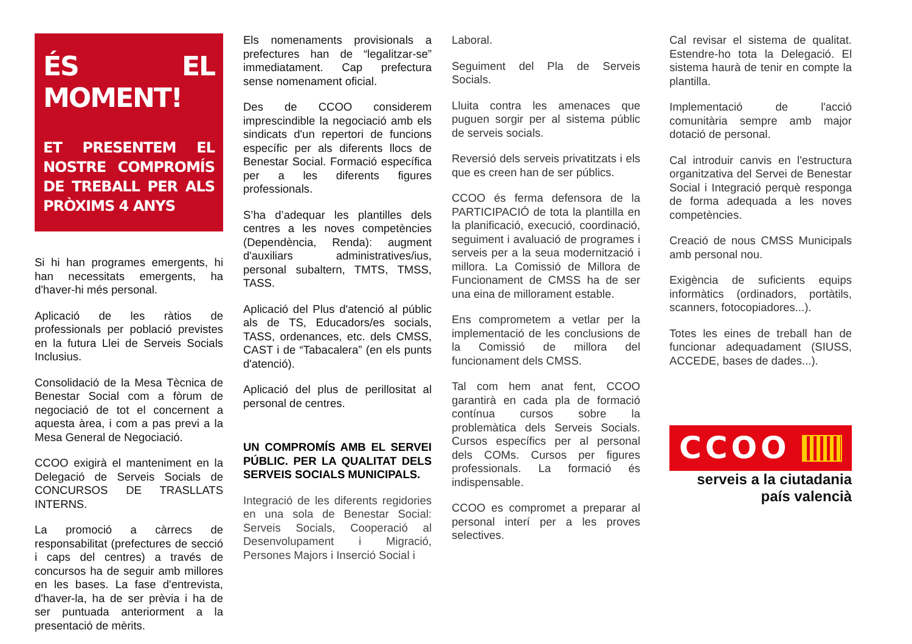ÉS EL MOMENT!
ET PRESENTEM EL NOSTRE COMPROMÍS DE TREBALL PER ALS PRÒXIMS 4 ANYS
Si hi han programes emergents, hi han necessitats emergents, ha d'haver-hi més personal.
Aplicació de les ràtios de professionals per població previstes en la futura Llei de Serveis Socials Inclusius.
Consolidació de la Mesa Tècnica de Benestar Social com a fòrum de negociació de tot el concernent a aquesta àrea, i com a pas previ a la Mesa General de Negociació.
CCOO exigirà el manteniment en la Delegació de Serveis Socials de CONCURSOS DE TRASLLATS INTERNS.
La promoció a càrrecs de responsabilitat (prefectures de secció i caps del centres) a través de concursos ha de seguir amb millores en les bases. La fase d'entrevista, d'haver-la, ha de ser prèvia i ha de ser puntuada anteriorment a la presentació de mèrits.
Els nomenaments provisionals a prefectures han de “legalitzar-se” immediatament. Cap prefectura sense nomenament oficial.
Des de CCOO considerem imprescindible la negociació amb els sindicats d'un repertori de funcions específic per als diferents llocs de Benestar Social. Formació específica per a les diferents figures professionals.
S’ha d’adequar les plantilles dels centres a les noves competències (Dependència, Renda): augment d'auxiliars administratives/ius, personal subaltern, TMTS, TMSS, TASS.
Aplicació del Plus d'atenció al públic als de TS, Educadors/es socials, TASS, ordenances, etc. dels CMSS, CAST i de “Tabacalera” (en els punts d'atenció).
Aplicació del plus de perillositat al personal de centres.
UN COMPROMÍS AMB EL SERVEI PÚBLIC. PER LA QUALITAT DELS SERVEIS SOCIALS MUNICIPALS.
Integració de les diferents regidories en una sola de Benestar Social: Serveis Socials, Cooperació al Desenvolupament i Migració, Persones Majors i Inserció Social i
Laboral.
Seguiment del Pla de Serveis Socials.
Lluita contra les amenaces que puguen sorgir per al sistema públic de serveis socials.
Reversió dels serveis privatitzats i els que es creen han de ser públics.
CCOO és ferma defensora de la PARTICIPACIÓ de tota la plantilla en la planificació, execució, coordinació, seguiment i avaluació de programes i serveis per a la seua modernització i millora. La Comissió de Millora de Funcionament de CMSS ha de ser una eina de millorament estable.
Ens comprometem a vetlar per la implementació de les conclusions de la Comissió de millora del funcionament dels CMSS.
Tal com hem anat fent, CCOO garantirà en cada pla de formació contínua cursos sobre la problemàtica dels Serveis Socials. Cursos específics per al personal dels COMs. Cursos per figures professionals. La formació és indispensable.
CCOO es compromet a preparar al personal interí per a les proves selectives.
Cal revisar el sistema de qualitat. Estendre-ho tota la Delegació. El sistema haurà de tenir en compte la plantilla.
Implementació de l'acció comunitària sempre amb major dotació de personal.
Cal introduir canvis en l'estructura organitzativa del Servei de Benestar Social i Integració perquè responga de forma adequada a les noves competències.
Creació de nous CMSS Municipals amb personal nou.
Exigència de suficients equips informàtics (ordinadors, portàtils, scanners, fotocopiadores...).
Totes les eines de treball han de funcionar adequadament (SIUSS, ACCEDE, bases de dades...).
CCOO
serveis a la ciutadania
país valencià